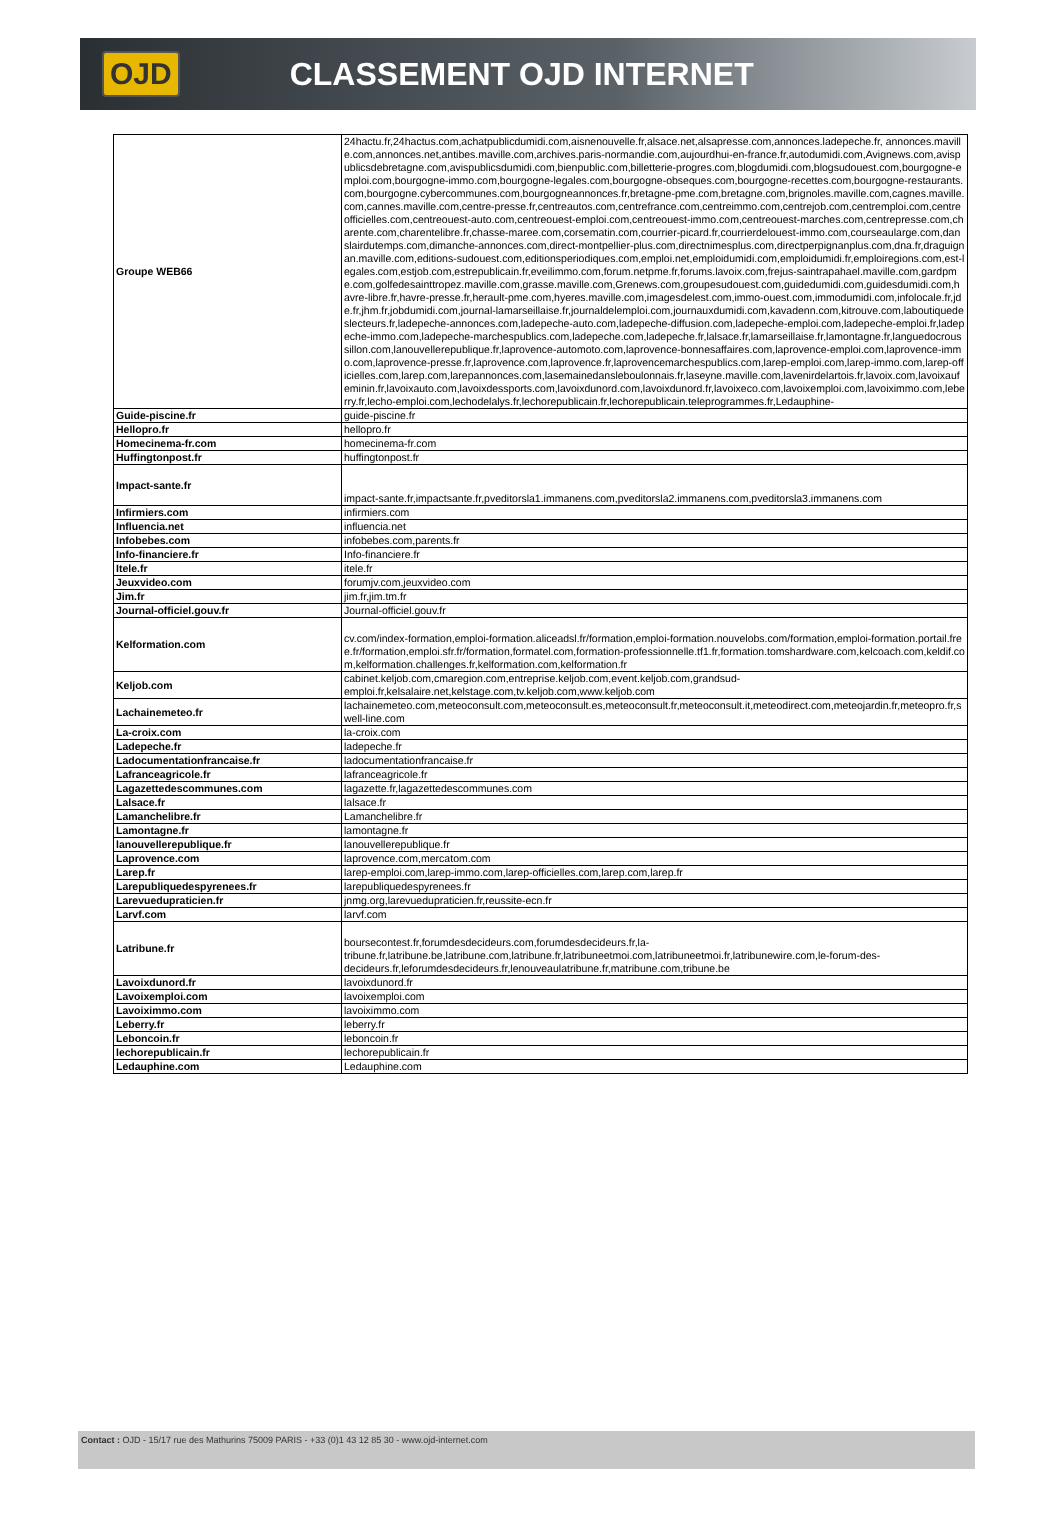OJD CLASSEMENT OJD INTERNET
| Groupe WEB66 | 24hactu.fr,24hactus.com,achatpublicdumidi.com,aisnenouvelle.fr,alsace.net,alsapresse.com,annonces.ladepeche.fr, annonces.maville.com,annonces.net,antibes.maville.com,archives.paris-normandie.com,aujourdhui-en-france.fr,autodumidi.com,Avignews.com,avispublicsdebretagne.com,avispublicsdumidi.com,bienpublic.com,billetterie-progres.com,blogdumidi.com,blogsudouest.com,bourgogne-emploi.com,bourgogne-immo.com,bourgogne-legales.com,bourgogne-obseques.com,bourgogne-recettes.com,bourgogne-restaurants.com,bourgogne.cybercommunes.com,bourgogneannonces.fr,bretagne-pme.com,bretagne.com,brignoles.maville.com,cagnes.maville.com,cannes.maville.com,centre-presse.fr,centreautos.com,centrefrance.com,centreimmo.com,centrejob.com,centremploi.com,centreofficielles.com,centreouest-auto.com,centreouest-emploi.com,centreouest-immo.com,centreouest-marches.com,centrepresse.com,charente.com,charentelibre.fr,chasse-maree.com,corsematin.com,courrier-picard.fr,courrierdelouest-immo.com,courseaularge.com,danslairdutemps.com,dimanche-annonces.com,direct-montpellier-plus.com,directnimesplus.com,directperpignanplus.com,dna.fr,draguignan.maville.com,editions-sudouest.com,editionsperiodiques.com,emploi.net,emploidumidi.com,emploidumidi.fr,emploiregions.com,est-legales.com,estjob.com,estrepublicain.fr,eveilimmo.com,forum.netpme.fr,forums.lavoix.com,frejus-saintrapahael.maville.com,gardpme.com,golfedesainttropez.maville.com,grasse.maville.com,Grenews.com,groupesudouest.com,guidedumidi.com,guidesdumidi.com,havre-libre.fr,havre-presse.fr,herault-pme.com,hyeres.maville.com,imagesdelest.com,immo-ouest.com,immodumidi.com,infolocale.fr,jde.fr,jhm.fr,jobdumidi.com,journal-lamarseillaise.fr,journaldelemploi.com,journauxdumidi.com,kavadenn.com,kitrouve.com,laboutiquedeslecteurs.fr,ladepeche-annonces.com,ladepeche-auto.com,ladepeche-diffusion.com,ladepeche-emploi.com,ladepeche-emploi.fr,ladepeche-immo.com,ladepeche-marchespublics.com,ladepeche.com,ladepeche.fr,lalsace.fr,lamarseillaise.fr,lamontagne.fr,languedocroussillon.com,lanouvellerepublique.fr,laprovence-automoto.com,laprovence-bonnesaffaires.com,laprovence-emploi.com,laprovence-immo.com,laprovence-presse.fr,laprovence.com,laprovence.fr,laprovencemarchespublics.com,larep-emploi.com,larep-immo.com,larep-officielles.com,larep.com,larepannonces.com,lasemainedansleboulonnais.fr,laseyne.maville.com,lavenirdelartois.fr,lavoix.com,lavoixaufeminin.fr,lavoixauto.com,lavoixdessports.com,lavoixdunord.com,lavoixdunord.fr,lavoixeco.com,lavoixemploi.com,lavoiximmo.com,leberry.fr,lecho-emploi.com,lechodelalys.fr,lechorepublicain.fr,lechorepublicain.teleprogrammes.fr,Ledauphine- |
| Guide-piscine.fr | guide-piscine.fr |
| Hellopro.fr | hellopro.fr |
| Homecinema-fr.com | homecinema-fr.com |
| Huffingtonpost.fr | huffingtonpost.fr |
| Impact-sante.fr | impact-sante.fr,impactsante.fr,pveditorsla1.immanens.com,pveditorsla2.immanens.com,pveditorsla3.immanens.com |
| Infirmiers.com | infirmiers.com |
| Influencia.net | influencia.net |
| Infobebes.com | infobebes.com,parents.fr |
| Info-financiere.fr | Info-financiere.fr |
| Itele.fr | itele.fr |
| Jeuxvideo.com | forumjv.com,jeuxvideo.com |
| Jim.fr | jim.fr,jim.tm.fr |
| Journal-officiel.gouv.fr | Journal-officiel.gouv.fr |
| Kelformation.com | cv.com/index-formation,emploi-formation.aliceadsl.fr/formation,emploi-formation.nouvelobs.com/formation,emploi-formation.portail.free.fr/formation,emploi.sfr.fr/formation,formatel.com,formation-professionnelle.tf1.fr,formation.tomshardware.com,kelcoach.com,keldif.com,kelformation.challenges.fr,kelformation.com,kelformation.fr |
| Keljob.com | cabinet.keljob.com,cmaregion.com,entreprise.keljob.com,event.keljob.com,grandsud-emploi.fr,kelsalaire.net,kelstage.com,tv.keljob.com,www.keljob.com |
| Lachainemeteo.fr | lachainemeteo.com,meteoconsult.com,meteoconsult.es,meteoconsult.fr,meteoconsult.it,meteodirect.com,meteojardin.fr,meteopro.fr,swell-line.com |
| La-croix.com | la-croix.com |
| Ladepeche.fr | ladepeche.fr |
| Ladocumentationfrancaise.fr | ladocumentationfrancaise.fr |
| Lafranceagricole.fr | lafranceagricole.fr |
| Lagazettedescommunes.com | lagazette.fr,lagazettedescommunes.com |
| Lalsace.fr | lalsace.fr |
| Lamanchelibre.fr | Lamanchelibre.fr |
| Lamontagne.fr | lamontagne.fr |
| lanouvellerepublique.fr | lanouvellerepublique.fr |
| Laprovence.com | laprovence.com,mercatom.com |
| Larep.fr | larep-emploi.com,larep-immo.com,larep-officielles.com,larep.com,larep.fr |
| Larepubliquedespyrenees.fr | larepubliquedespyrenees.fr |
| Larevuedupraticien.fr | jnmg.org,larevuedupraticien.fr,reussite-ecn.fr |
| Larvf.com | larvf.com |
| Latribune.fr | boursecontest.fr,forumdesdecideurs.com,forumdesdecideurs.fr,la-tribune.fr,latribune.be,latribune.com,latribune.fr,latribuneetmoi.com,latribuneetmoi.fr,latribunewire.com,le-forum-des-decideurs.fr,leforumdesdecideurs.fr,lenouveaulatribune.fr,matribune.com,tribune.be |
| Lavoixdunord.fr | lavoixdunord.fr |
| Lavoixemploi.com | lavoixemploi.com |
| Lavoiximmo.com | lavoiximmo.com |
| Leberry.fr | leberry.fr |
| Leboncoin.fr | leboncoin.fr |
| lechorepublicain.fr | lechorepublicain.fr |
| Ledauphine.com | Ledauphine.com |
Contact : OJD - 15/17 rue des Mathurins 75009 PARIS - +33 (0)1 43 12 85 30 - www.ojd-internet.com